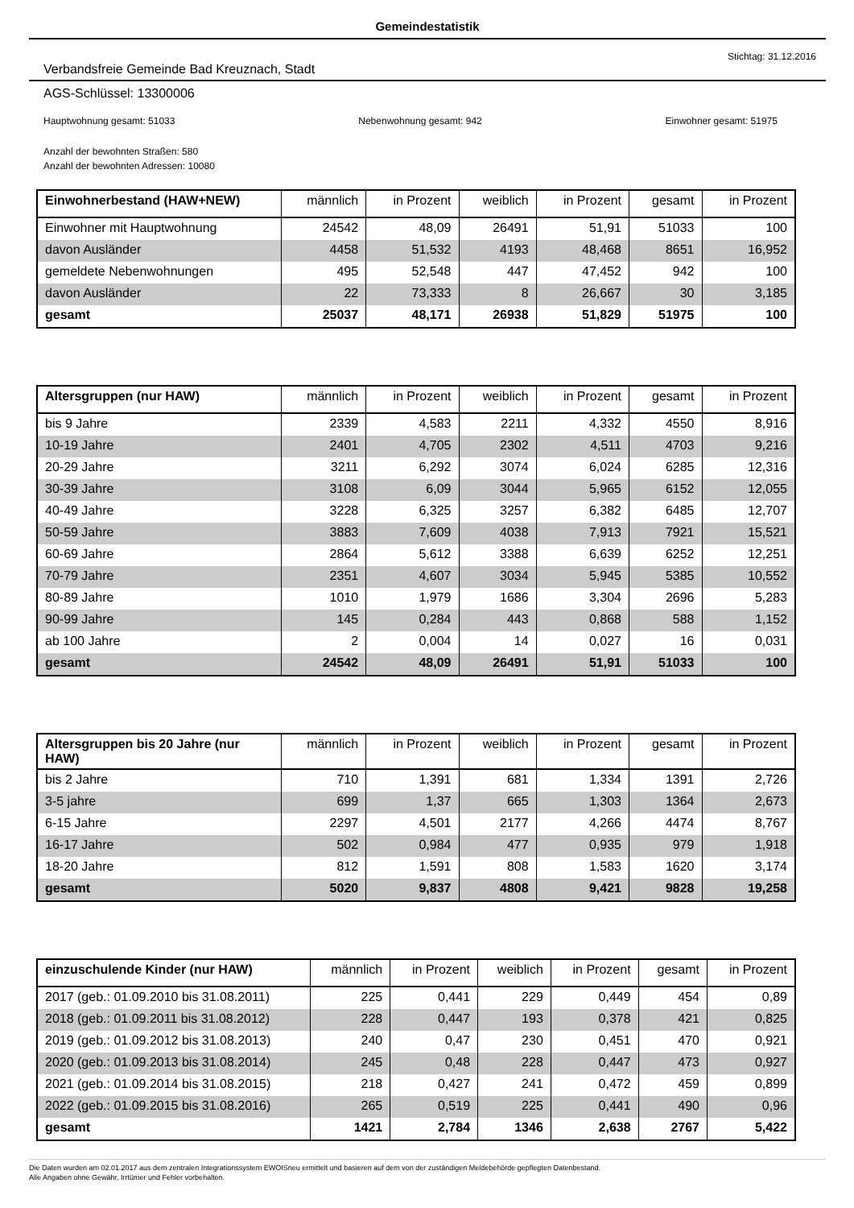Gemeindestatistik
Stichtag: 31.12.2016
Verbandsfreie Gemeinde Bad Kreuznach, Stadt
AGS-Schlüssel: 13300006
Hauptwohnung gesamt: 51033 Nebenwohnung gesamt: 942 Einwohner gesamt: 51975
Anzahl der bewohnten Straßen: 580
Anzahl der bewohnten Adressen: 10080
| Einwohnerbestand (HAW+NEW) | männlich | in Prozent | weiblich | in Prozent | gesamt | in Prozent |
| --- | --- | --- | --- | --- | --- | --- |
| Einwohner mit Hauptwohnung | 24542 | 48,09 | 26491 | 51,91 | 51033 | 100 |
| davon Ausländer | 4458 | 51,532 | 4193 | 48,468 | 8651 | 16,952 |
| gemeldete Nebenwohnungen | 495 | 52,548 | 447 | 47,452 | 942 | 100 |
| davon Ausländer | 22 | 73,333 | 8 | 26,667 | 30 | 3,185 |
| gesamt | 25037 | 48,171 | 26938 | 51,829 | 51975 | 100 |
| Altersgruppen (nur HAW) | männlich | in Prozent | weiblich | in Prozent | gesamt | in Prozent |
| --- | --- | --- | --- | --- | --- | --- |
| bis 9 Jahre | 2339 | 4,583 | 2211 | 4,332 | 4550 | 8,916 |
| 10-19 Jahre | 2401 | 4,705 | 2302 | 4,511 | 4703 | 9,216 |
| 20-29 Jahre | 3211 | 6,292 | 3074 | 6,024 | 6285 | 12,316 |
| 30-39 Jahre | 3108 | 6,09 | 3044 | 5,965 | 6152 | 12,055 |
| 40-49 Jahre | 3228 | 6,325 | 3257 | 6,382 | 6485 | 12,707 |
| 50-59 Jahre | 3883 | 7,609 | 4038 | 7,913 | 7921 | 15,521 |
| 60-69 Jahre | 2864 | 5,612 | 3388 | 6,639 | 6252 | 12,251 |
| 70-79 Jahre | 2351 | 4,607 | 3034 | 5,945 | 5385 | 10,552 |
| 80-89 Jahre | 1010 | 1,979 | 1686 | 3,304 | 2696 | 5,283 |
| 90-99 Jahre | 145 | 0,284 | 443 | 0,868 | 588 | 1,152 |
| ab 100 Jahre | 2 | 0,004 | 14 | 0,027 | 16 | 0,031 |
| gesamt | 24542 | 48,09 | 26491 | 51,91 | 51033 | 100 |
| Altersgruppen bis 20 Jahre (nur HAW) | männlich | in Prozent | weiblich | in Prozent | gesamt | in Prozent |
| --- | --- | --- | --- | --- | --- | --- |
| bis 2 Jahre | 710 | 1,391 | 681 | 1,334 | 1391 | 2,726 |
| 3-5 jahre | 699 | 1,37 | 665 | 1,303 | 1364 | 2,673 |
| 6-15 Jahre | 2297 | 4,501 | 2177 | 4,266 | 4474 | 8,767 |
| 16-17 Jahre | 502 | 0,984 | 477 | 0,935 | 979 | 1,918 |
| 18-20 Jahre | 812 | 1,591 | 808 | 1,583 | 1620 | 3,174 |
| gesamt | 5020 | 9,837 | 4808 | 9,421 | 9828 | 19,258 |
| einzuschulende Kinder (nur HAW) | männlich | in Prozent | weiblich | in Prozent | gesamt | in Prozent |
| --- | --- | --- | --- | --- | --- | --- |
| 2017 (geb.: 01.09.2010 bis 31.08.2011) | 225 | 0,441 | 229 | 0,449 | 454 | 0,89 |
| 2018 (geb.: 01.09.2011 bis 31.08.2012) | 228 | 0,447 | 193 | 0,378 | 421 | 0,825 |
| 2019 (geb.: 01.09.2012 bis 31.08.2013) | 240 | 0,47 | 230 | 0,451 | 470 | 0,921 |
| 2020 (geb.: 01.09.2013 bis 31.08.2014) | 245 | 0,48 | 228 | 0,447 | 473 | 0,927 |
| 2021 (geb.: 01.09.2014 bis 31.08.2015) | 218 | 0,427 | 241 | 0,472 | 459 | 0,899 |
| 2022 (geb.: 01.09.2015 bis 31.08.2016) | 265 | 0,519 | 225 | 0,441 | 490 | 0,96 |
| gesamt | 1421 | 2,784 | 1346 | 2,638 | 2767 | 5,422 |
Die Daten wurden am 02.01.2017 aus dem zentralen Integrationssystem EWOISneu ermittelt und basieren auf dem von der zuständigen Meldebehörde gepflegten Datenbestand.
Alle Angaben ohne Gewähr, Irrtümer und Fehler vorbehalten.